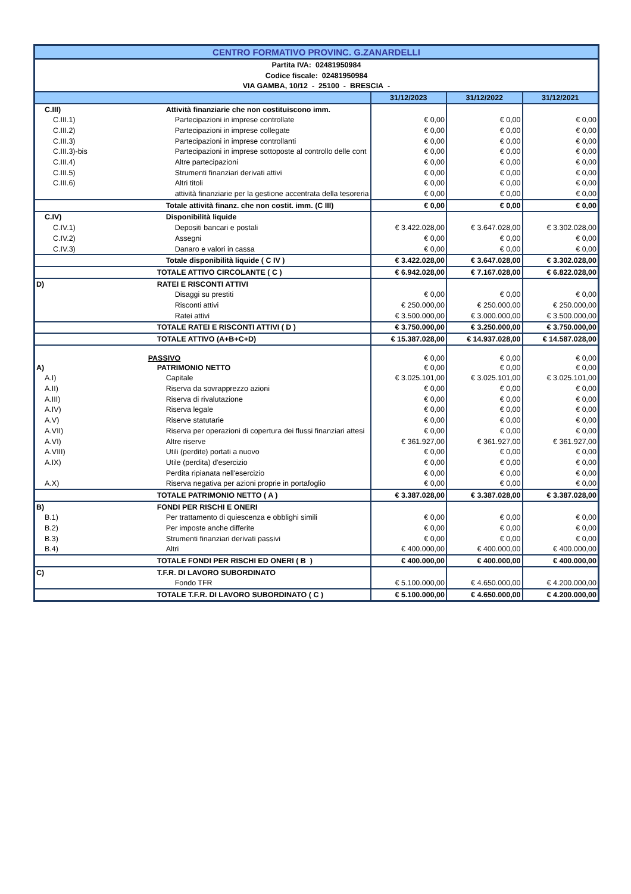| CENTRO FORMATIVO PROVINC. G.ZANARDELLI | | | | |
| Partita IVA: 02481950984 | | | | |
| Codice fiscale: 02481950984 | | | | |
| VIA GAMBA, 10/12 - 25100 - BRESCIA - | | | | |
| | | 31/12/2023 | 31/12/2022 | 31/12/2021 |
| C.III) | Attività finanziarie che non costituiscono imm. | | | |
| C.III.1) | Partecipazioni in imprese controllate | € 0,00 | € 0,00 | € 0,00 |
| C.III.2) | Partecipazioni in imprese collegate | € 0,00 | € 0,00 | € 0,00 |
| C.III.3) | Partecipazioni in imprese controllanti | € 0,00 | € 0,00 | € 0,00 |
| C.III.3)-bis | Partecipazioni in imprese sottoposte al controllo delle cont | € 0,00 | € 0,00 | € 0,00 |
| C.III.4) | Altre partecipazioni | € 0,00 | € 0,00 | € 0,00 |
| C.III.5) | Strumenti finanziari derivati attivi | € 0,00 | € 0,00 | € 0,00 |
| C.III.6) | Altri titoli | € 0,00 | € 0,00 | € 0,00 |
| | attività finanziarie per la gestione accentrata della tesoreria | € 0,00 | € 0,00 | € 0,00 |
| | Totale attività finanz. che non costit. imm. (C III) | € 0,00 | € 0,00 | € 0,00 |
| C.IV) | Disponibilità liquide | | | |
| C.IV.1) | Depositi bancari e postali | € 3.422.028,00 | € 3.647.028,00 | € 3.302.028,00 |
| C.IV.2) | Assegni | € 0,00 | € 0,00 | € 0,00 |
| C.IV.3) | Danaro e valori in cassa | € 0,00 | € 0,00 | € 0,00 |
| | Totale disponibilità liquide ( C IV ) | € 3.422.028,00 | € 3.647.028,00 | € 3.302.028,00 |
| | TOTALE ATTIVO CIRCOLANTE ( C ) | € 6.942.028,00 | € 7.167.028,00 | € 6.822.028,00 |
| D) | RATEI E RISCONTI ATTIVI | | | |
| | Disaggi su prestiti | € 0,00 | € 0,00 | € 0,00 |
| | Risconti attivi | € 250.000,00 | € 250.000,00 | € 250.000,00 |
| | Ratei attivi | € 3.500.000,00 | € 3.000.000,00 | € 3.500.000,00 |
| | TOTALE RATEI E RISCONTI ATTIVI ( D ) | € 3.750.000,00 | € 3.250.000,00 | € 3.750.000,00 |
| | TOTALE ATTIVO (A+B+C+D) | € 15.387.028,00 | € 14.937.028,00 | € 14.587.028,00 |
| | PASSIVO | € 0,00 | € 0,00 | € 0,00 |
| A) | PATRIMONIO NETTO | € 0,00 | € 0,00 | € 0,00 |
| A.I) | Capitale | € 3.025.101,00 | € 3.025.101,00 | € 3.025.101,00 |
| A.II) | Riserva da sovrapprezzo azioni | € 0,00 | € 0,00 | € 0,00 |
| A.III) | Riserva di rivalutazione | € 0,00 | € 0,00 | € 0,00 |
| A.IV) | Riserva legale | € 0,00 | € 0,00 | € 0,00 |
| A.V) | Riserve statutarie | € 0,00 | € 0,00 | € 0,00 |
| A.VII) | Riserva per operazioni di copertura dei flussi finanziari attesi | € 0,00 | € 0,00 | € 0,00 |
| A.VI) | Altre riserve | € 361.927,00 | € 361.927,00 | € 361.927,00 |
| A.VIII) | Utili (perdite) portati a nuovo | € 0,00 | € 0,00 | € 0,00 |
| A.IX) | Utile (perdita) d'esercizio | € 0,00 | € 0,00 | € 0,00 |
| | Perdita ripianata nell'esercizio | € 0,00 | € 0,00 | € 0,00 |
| A.X) | Riserva negativa per azioni proprie in portafoglio | € 0,00 | € 0,00 | € 0,00 |
| | TOTALE PATRIMONIO NETTO ( A ) | € 3.387.028,00 | € 3.387.028,00 | € 3.387.028,00 |
| B) | FONDI PER RISCHI E ONERI | | | |
| B.1) | Per trattamento di quiescenza e obblighi simili | € 0,00 | € 0,00 | € 0,00 |
| B.2) | Per imposte anche differite | € 0,00 | € 0,00 | € 0,00 |
| B.3) | Strumenti finanziari derivati passivi | € 0,00 | € 0,00 | € 0,00 |
| B.4) | Altri | € 400.000,00 | € 400.000,00 | € 400.000,00 |
| | TOTALE FONDI PER RISCHI ED ONERI ( B ) | € 400.000,00 | € 400.000,00 | € 400.000,00 |
| C) | T.F.R. DI LAVORO SUBORDINATO | | | |
| | Fondo TFR | € 5.100.000,00 | € 4.650.000,00 | € 4.200.000,00 |
| | TOTALE T.F.R. DI LAVORO SUBORDINATO ( C ) | € 5.100.000,00 | € 4.650.000,00 | € 4.200.000,00 |